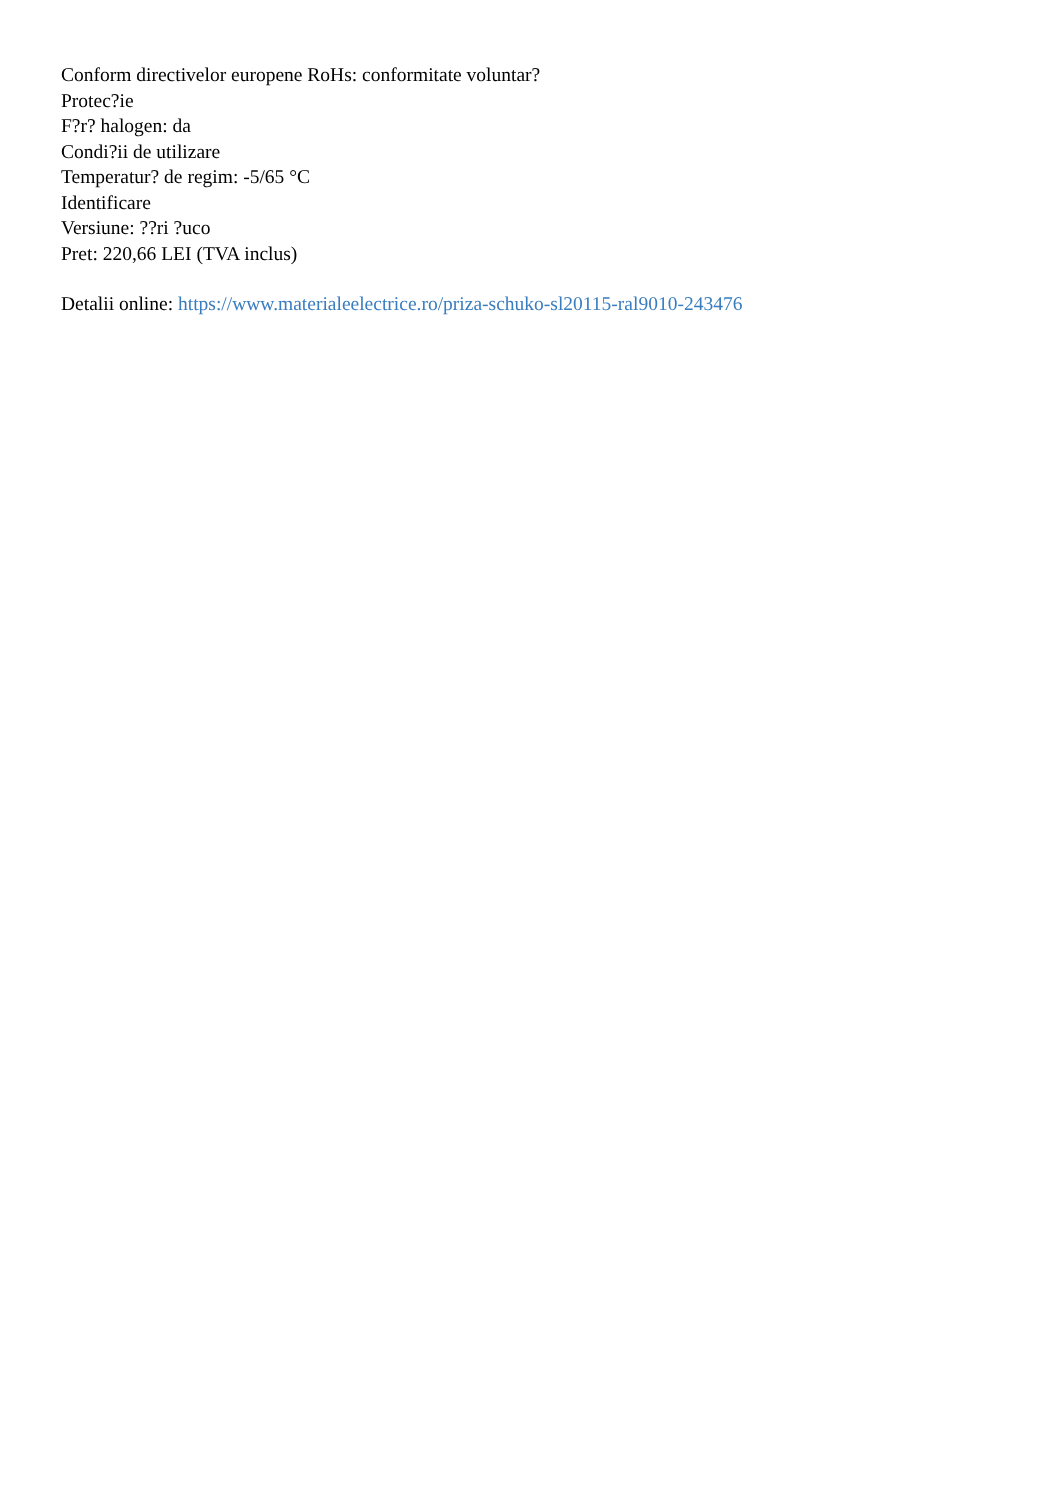Conform directivelor europene RoHs: conformitate voluntar?
Protec?ie
F?r? halogen: da
Condi?ii de utilizare
Temperatur? de regim: -5/65 °C
Identificare
Versiune: ??ri ?uco
Pret: 220,66 LEI (TVA inclus)
Detalii online: https://www.materialeelectrice.ro/priza-schuko-sl20115-ral9010-243476